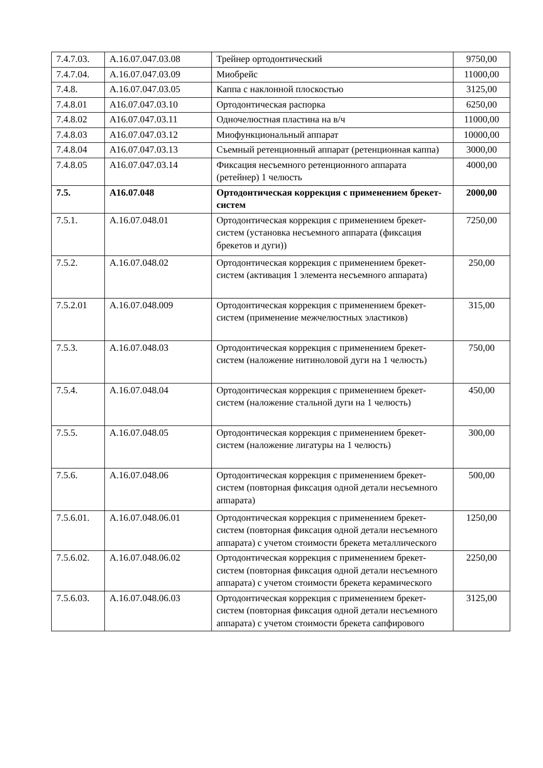| 7.4.7.03. | А.16.07.047.03.08 | Трейнер ортодонтический | 9750,00 |
| 7.4.7.04. | А.16.07.047.03.09 | Миобрейс | 11000,00 |
| 7.4.8. | А.16.07.047.03.05 | Каппа с наклонной плоскостью | 3125,00 |
| 7.4.8.01 | А16.07.047.03.10 | Ортодонтическая распорка | 6250,00 |
| 7.4.8.02 | А16.07.047.03.11 | Одночелюстная пластина на в/ч | 11000,00 |
| 7.4.8.03 | А16.07.047.03.12 | Миофункциональный аппарат | 10000,00 |
| 7.4.8.04 | А16.07.047.03.13 | Съемный ретенционный аппарат (ретенционная каппа) | 3000,00 |
| 7.4.8.05 | А16.07.047.03.14 | Фиксация несъемного ретенционного аппарата (ретейнер) 1 челюсть | 4000,00 |
| 7.5. | А16.07.048 | Ортодонтическая коррекция с применением брекет-систем | 2000,00 |
| 7.5.1. | А.16.07.048.01 | Ортодонтическая коррекция с применением брекет-систем (установка несъемного аппарата (фиксация брекетов и дуги)) | 7250,00 |
| 7.5.2. | А.16.07.048.02 | Ортодонтическая коррекция с применением брекет-систем (активация 1 элемента несъемного аппарата) | 250,00 |
| 7.5.2.01 | А.16.07.048.009 | Ортодонтическая коррекция с применением брекет-систем (применение межчелюстных эластиков) | 315,00 |
| 7.5.3. | А.16.07.048.03 | Ортодонтическая коррекция с применением брекет-систем (наложение нитиноловой дуги на 1 челюсть) | 750,00 |
| 7.5.4. | А.16.07.048.04 | Ортодонтическая коррекция с применением брекет-систем (наложение стальной дуги на 1 челюсть) | 450,00 |
| 7.5.5. | А.16.07.048.05 | Ортодонтическая коррекция с применением брекет-систем (наложение лигатуры на 1 челюсть) | 300,00 |
| 7.5.6. | А.16.07.048.06 | Ортодонтическая коррекция с применением брекет-систем (повторная фиксация одной детали несъемного аппарата) | 500,00 |
| 7.5.6.01. | А.16.07.048.06.01 | Ортодонтическая коррекция с применением брекет-систем (повторная фиксация одной детали несъемного аппарата) с учетом стоимости брекета металлического | 1250,00 |
| 7.5.6.02. | А.16.07.048.06.02 | Ортодонтическая коррекция с применением брекет-систем (повторная фиксация одной детали несъемного аппарата) с учетом стоимости брекета керамического | 2250,00 |
| 7.5.6.03. | А.16.07.048.06.03 | Ортодонтическая коррекция с применением брекет-систем (повторная фиксация одной детали несъемного аппарата) с учетом стоимости брекета сапфирового | 3125,00 |